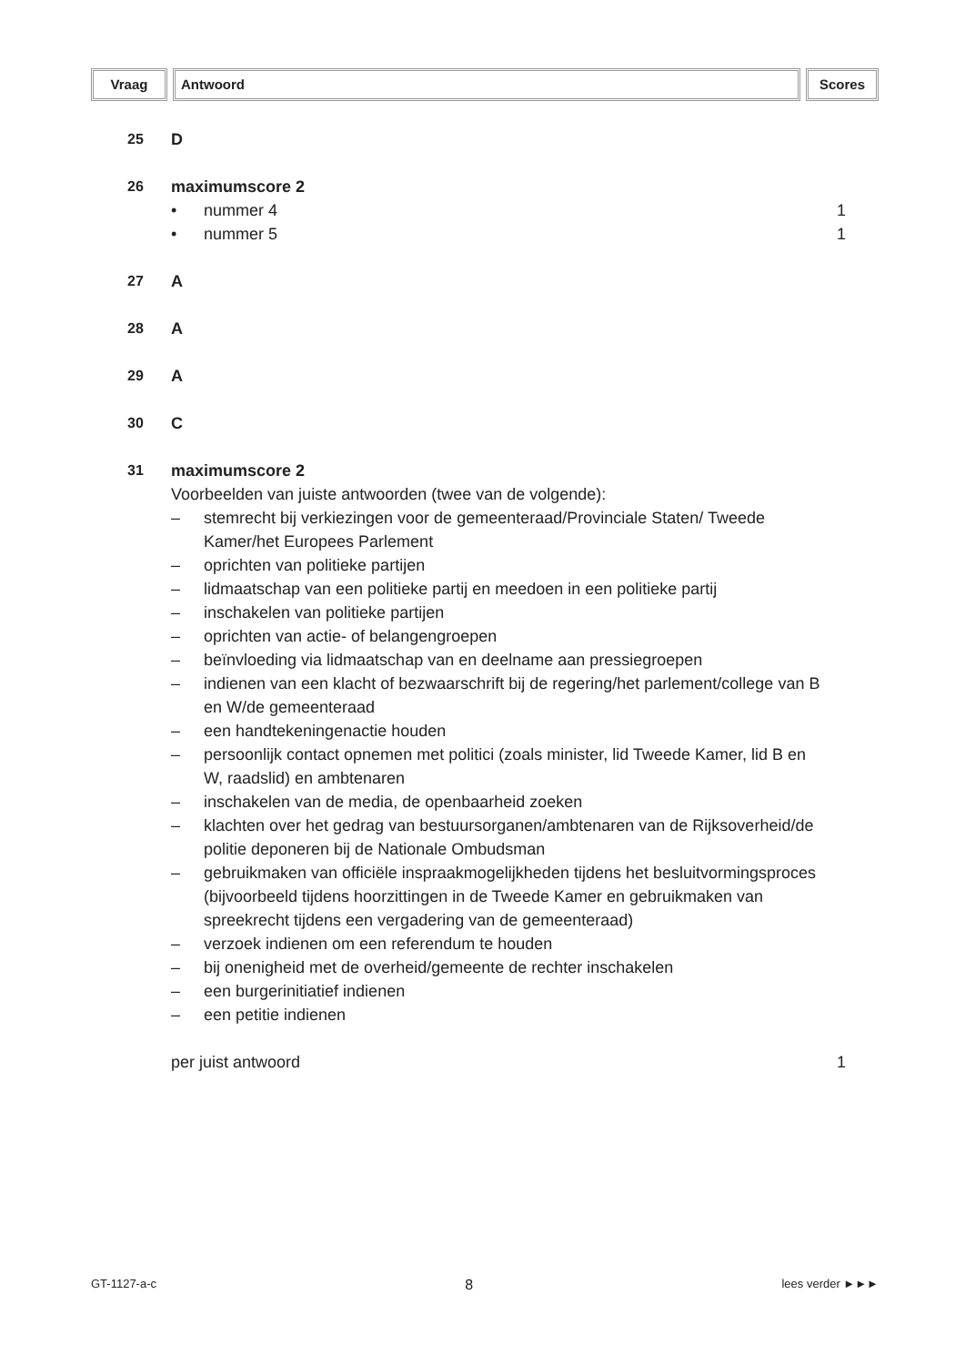Vraag Antwoord Scores
25 D
26 maximumscore 2
• nummer 4 1
• nummer 5 1
27 A
28 A
29 A
30 C
31 maximumscore 2
Voorbeelden van juiste antwoorden (twee van de volgende):
– stemrecht bij verkiezingen voor de gemeenteraad/Provinciale Staten/ Tweede Kamer/het Europees Parlement
– oprichten van politieke partijen
– lidmaatschap van een politieke partij en meedoen in een politieke partij
– inschakelen van politieke partijen
– oprichten van actie- of belangengroepen
– beïnvloeding via lidmaatschap van en deelname aan pressiegroepen
– indienen van een klacht of bezwaarschrift bij de regering/het parlement/college van B en W/de gemeenteraad
– een handtekeningenactie houden
– persoonlijk contact opnemen met politici (zoals minister, lid Tweede Kamer, lid B en W, raadslid) en ambtenaren
– inschakelen van de media, de openbaarheid zoeken
– klachten over het gedrag van bestuursorganen/ambtenaren van de Rijksoverheid/de politie deponeren bij de Nationale Ombudsman
– gebruikmaken van officiële inspraakmogelijkheden tijdens het besluitvormingsproces (bijvoorbeeld tijdens hoorzittingen in de Tweede Kamer en gebruikmaken van spreekrecht tijdens een vergadering van de gemeenteraad)
– verzoek indienen om een referendum te houden
– bij onenigheid met de overheid/gemeente de rechter inschakelen
– een burgerinitiatief indienen
– een petitie indienen
per juist antwoord 1
GT-1127-a-c 8 lees verder ►►►